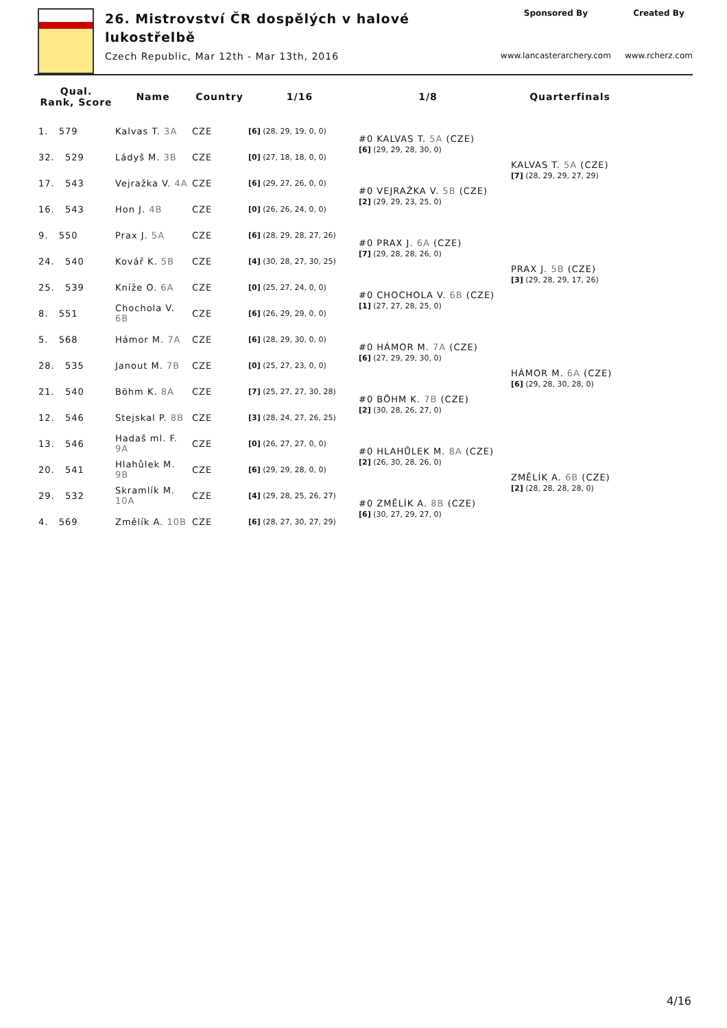26. Mistrovství ČR dospělých v halové lukostřelbě
Czech Republic, Mar 12th - Mar 13th, 2016
Sponsored By
www.lancasterarchery.com
Created By
www.rcherz.com
| Qual. Rank, Score | Name | Country | 1/16 | 1/8 | Quarterfinals |
| --- | --- | --- | --- | --- | --- |
| 1. 579 | Kalvas T. 3A | CZE | [6] (28, 29, 19, 0, 0) | #0 KALVAS T. 5A (CZE) [6] (29, 29, 28, 30, 0) | KALVAS T. 5A (CZE) [7] (28, 29, 29, 27, 29) |
| 32. 529 | Ládyš M. 3B | CZE | [0] (27, 18, 18, 0, 0) | | |
| 17. 543 | Vejražka V. 4A | CZE | [6] (29, 27, 26, 0, 0) | #0 VEJRAŽKA V. 5B (CZE) [2] (29, 29, 23, 25, 0) | |
| 16. 543 | Hon J. 4B | CZE | [0] (26, 26, 24, 0, 0) | | |
| 9. 550 | Prax J. 5A | CZE | [6] (28, 29, 28, 27, 26) | #0 PRAX J. 6A (CZE) [7] (29, 28, 28, 26, 0) | PRAX J. 5B (CZE) [3] (29, 28, 29, 17, 26) |
| 24. 540 | Kovář K. 5B | CZE | [4] (30, 28, 27, 30, 25) | | |
| 25. 539 | Kníže O. 6A | CZE | [0] (25, 27, 24, 0, 0) | #0 CHOCHOLA V. 6B (CZE) [1] (27, 27, 28, 25, 0) | |
| 8. 551 | Chochola V. 6B | CZE | [6] (26, 29, 29, 0, 0) | | |
| 5. 568 | Hámor M. 7A | CZE | [6] (28, 29, 30, 0, 0) | #0 HÁMOR M. 7A (CZE) [6] (27, 29, 29, 30, 0) | HÁMOR M. 6A (CZE) [6] (29, 28, 30, 28, 0) |
| 28. 535 | Janout M. 7B | CZE | [0] (25, 27, 23, 0, 0) | | |
| 21. 540 | Böhm K. 8A | CZE | [7] (25, 27, 27, 30, 28) | #0 BÖHM K. 7B (CZE) [2] (30, 28, 26, 27, 0) | |
| 12. 546 | Stejskal P. 8B | CZE | [3] (28, 24, 27, 26, 25) | | |
| 13. 546 | Hadaš ml. F. 9A | CZE | [0] (26, 27, 27, 0, 0) | #0 HLAHŮLEK M. 8A (CZE) [2] (26, 30, 28, 26, 0) | ZMĚLÍK A. 6B (CZE) [2] (28, 28, 28, 28, 0) |
| 20. 541 | Hlahůlek M. 9B | CZE | [6] (29, 29, 28, 0, 0) | | |
| 29. 532 | Skramlík M. 10A | CZE | [4] (29, 28, 25, 26, 27) | #0 ZMĚLÍK A. 8B (CZE) [6] (30, 27, 29, 27, 0) | |
| 4. 569 | Změlík A. 10B | CZE | [6] (28, 27, 30, 27, 29) | | |
4/16